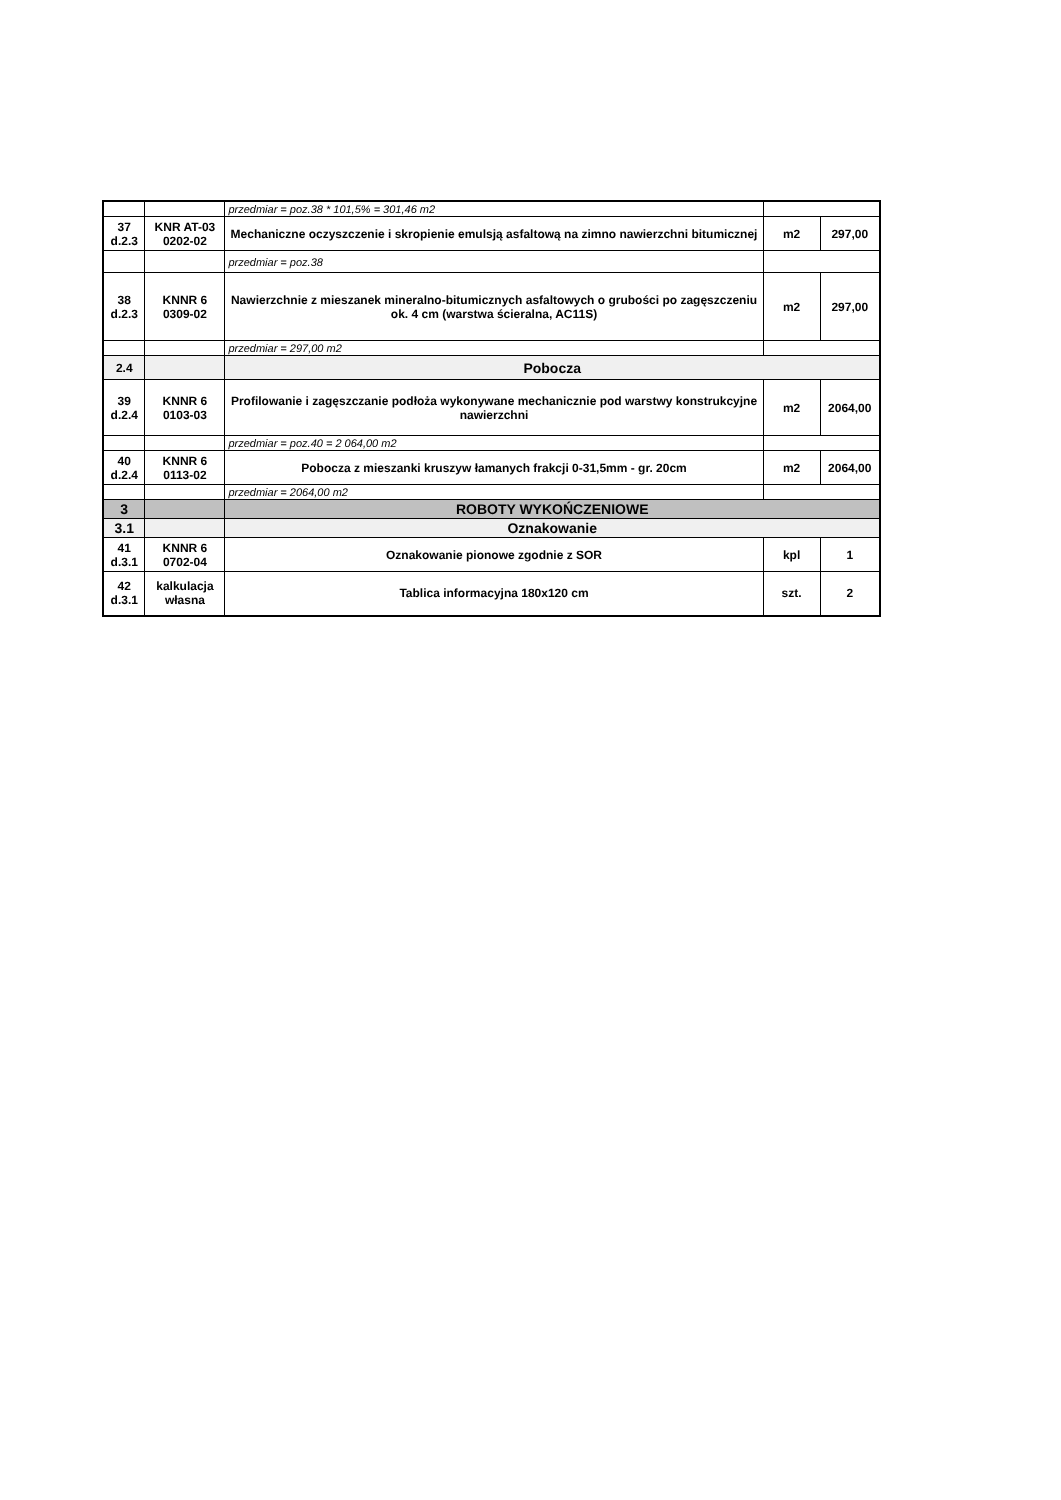| | | przedmiar = poz.38 * 101,5% = 301,46 m2 | | |
| 37 d.2.3 | KNR AT-03 0202-02 | Mechaniczne oczyszczenie i skropienie emulsją asfaltową na zimno nawierzchni bitumicznej | m2 | 297,00 |
| | | przedmiar = poz.38 | | |
| 38 d.2.3 | KNNR 6 0309-02 | Nawierzchnie z mieszanek mineralno-bitumicznych asfaltowych o grubości po zagęszczeniu ok. 4 cm (warstwa ścieralna, AC11S) | m2 | 297,00 |
| | | przedmiar = 297,00 m2 | | |
| 2.4 | | Pobocza | | |
| 39 d.2.4 | KNNR 6 0103-03 | Profilowanie i zagęszczanie podłoża wykonywane mechanicznie pod warstwy konstrukcyjne nawierzchni | m2 | 2064,00 |
| | | przedmiar = poz.40 = 2 064,00 m2 | | |
| 40 d.2.4 | KNNR 6 0113-02 | Pobocza z mieszanki kruszyw łamanych frakcji 0-31,5mm - gr. 20cm | m2 | 2064,00 |
| | | przedmiar = 2064,00 m2 | | |
| 3 | | ROBOTY WYKOŃCZENIOWE | | |
| 3.1 | | Oznakowanie | | |
| 41 d.3.1 | KNNR 6 0702-04 | Oznakowanie pionowe zgodnie z SOR | kpl | 1 |
| 42 d.3.1 | kalkulacja własna | Tablica informacyjna 180x120 cm | szt. | 2 |